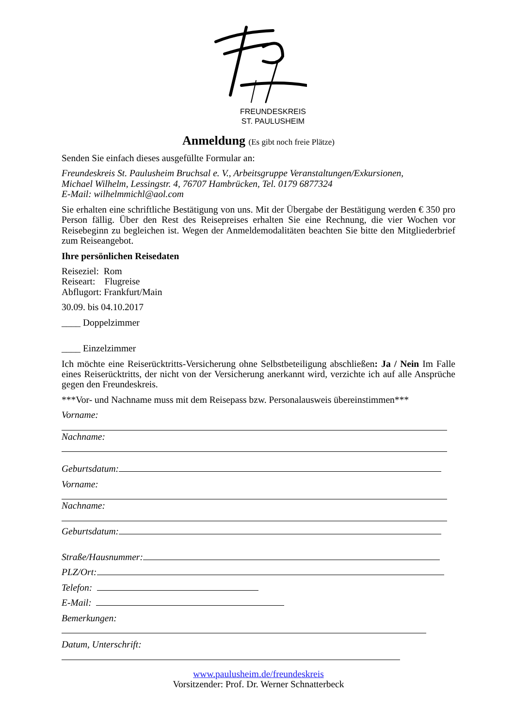FREUNDESKREIS
ST. PAULUSHEIM
Anmeldung (Es gibt noch freie Plätze)
Senden Sie einfach dieses ausgefüllte Formular an:
Freundeskreis St. Paulusheim Bruchsal e. V., Arbeitsgruppe Veranstaltungen/Exkursionen,
Michael Wilhelm, Lessingstr. 4, 76707 Hambrücken, Tel. 0179 6877324
E-Mail: wilhelmmichl@aol.com
Sie erhalten eine schriftliche Bestätigung von uns. Mit der Übergabe der Bestätigung werden € 350 pro Person fällig. Über den Rest des Reisepreises erhalten Sie eine Rechnung, die vier Wochen vor Reisebeginn zu begleichen ist. Wegen der Anmeldemodalitäten beachten Sie bitte den Mitgliederbrief zum Reiseangebot.
Ihre persönlichen Reisedaten
Reiseziel: Rom
Reiseart: Flugreise
Abflugort: Frankfurt/Main
30.09. bis 04.10.2017
____ Doppelzimmer
____ Einzelzimmer
Ich möchte eine Reiserücktritts-Versicherung ohne Selbstbeteiligung abschließen: Ja / Nein Im Falle eines Reiserücktritts, der nicht von der Versicherung anerkannt wird, verzichte ich auf alle Ansprüche gegen den Freundeskreis.
***Vor- und Nachname muss mit dem Reisepass bzw. Personalausweis übereinstimmen***
Vorname:
Nachname:
Geburtsdatum:
Vorname:
Nachname:
Geburtsdatum:
Straße/Hausnummer:
PLZ/Ort:
Telefon:
E-Mail:
Bemerkungen:
Datum, Unterschrift:
www.paulusheim.de/freundeskreis
Vorsitzender: Prof. Dr. Werner Schnatterbeck